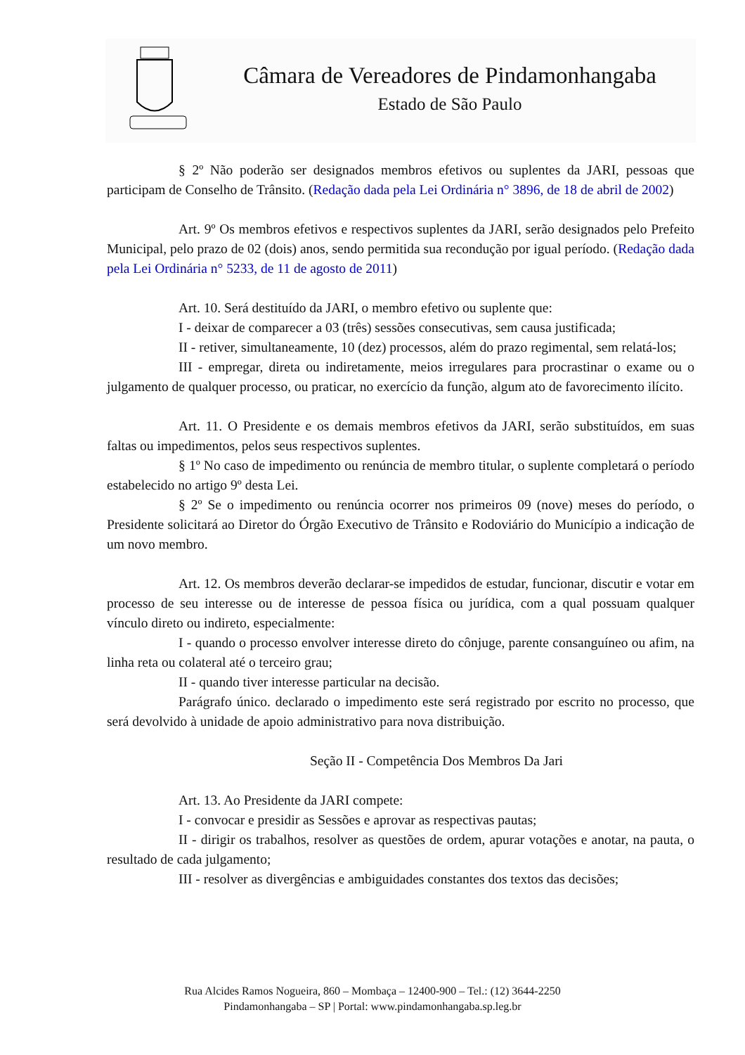Câmara de Vereadores de Pindamonhangaba
Estado de São Paulo
§ 2º Não poderão ser designados membros efetivos ou suplentes da JARI, pessoas que participam de Conselho de Trânsito. (Redação dada pela Lei Ordinária n° 3896, de 18 de abril de 2002)
Art. 9º Os membros efetivos e respectivos suplentes da JARI, serão designados pelo Prefeito Municipal, pelo prazo de 02 (dois) anos, sendo permitida sua recondução por igual período. (Redação dada pela Lei Ordinária n° 5233, de 11 de agosto de 2011)
Art. 10. Será destituído da JARI, o membro efetivo ou suplente que:
I - deixar de comparecer a 03 (três) sessões consecutivas, sem causa justificada;
II - retiver, simultaneamente, 10 (dez) processos, além do prazo regimental, sem relatá-los;
III - empregar, direta ou indiretamente, meios irregulares para procrastinar o exame ou o julgamento de qualquer processo, ou praticar, no exercício da função, algum ato de favorecimento ilícito.
Art. 11. O Presidente e os demais membros efetivos da JARI, serão substituídos, em suas faltas ou impedimentos, pelos seus respectivos suplentes.
§ 1º No caso de impedimento ou renúncia de membro titular, o suplente completará o período estabelecido no artigo 9º desta Lei.
§ 2º Se o impedimento ou renúncia ocorrer nos primeiros 09 (nove) meses do período, o Presidente solicitará ao Diretor do Órgão Executivo de Trânsito e Rodoviário do Município a indicação de um novo membro.
Art. 12. Os membros deverão declarar-se impedidos de estudar, funcionar, discutir e votar em processo de seu interesse ou de interesse de pessoa física ou jurídica, com a qual possuam qualquer vínculo direto ou indireto, especialmente:
I - quando o processo envolver interesse direto do cônjuge, parente consanguíneo ou afim, na linha reta ou colateral até o terceiro grau;
II - quando tiver interesse particular na decisão.
Parágrafo único. declarado o impedimento este será registrado por escrito no processo, que será devolvido à unidade de apoio administrativo para nova distribuição.
Seção II - Competência Dos Membros Da Jari
Art. 13. Ao Presidente da JARI compete:
I - convocar e presidir as Sessões e aprovar as respectivas pautas;
II - dirigir os trabalhos, resolver as questões de ordem, apurar votações e anotar, na pauta, o resultado de cada julgamento;
III - resolver as divergências e ambiguidades constantes dos textos das decisões;
Rua Alcides Ramos Nogueira, 860 – Mombaça – 12400-900 – Tel.: (12) 3644-2250
Pindamonhangaba – SP | Portal: www.pindamonhangaba.sp.leg.br